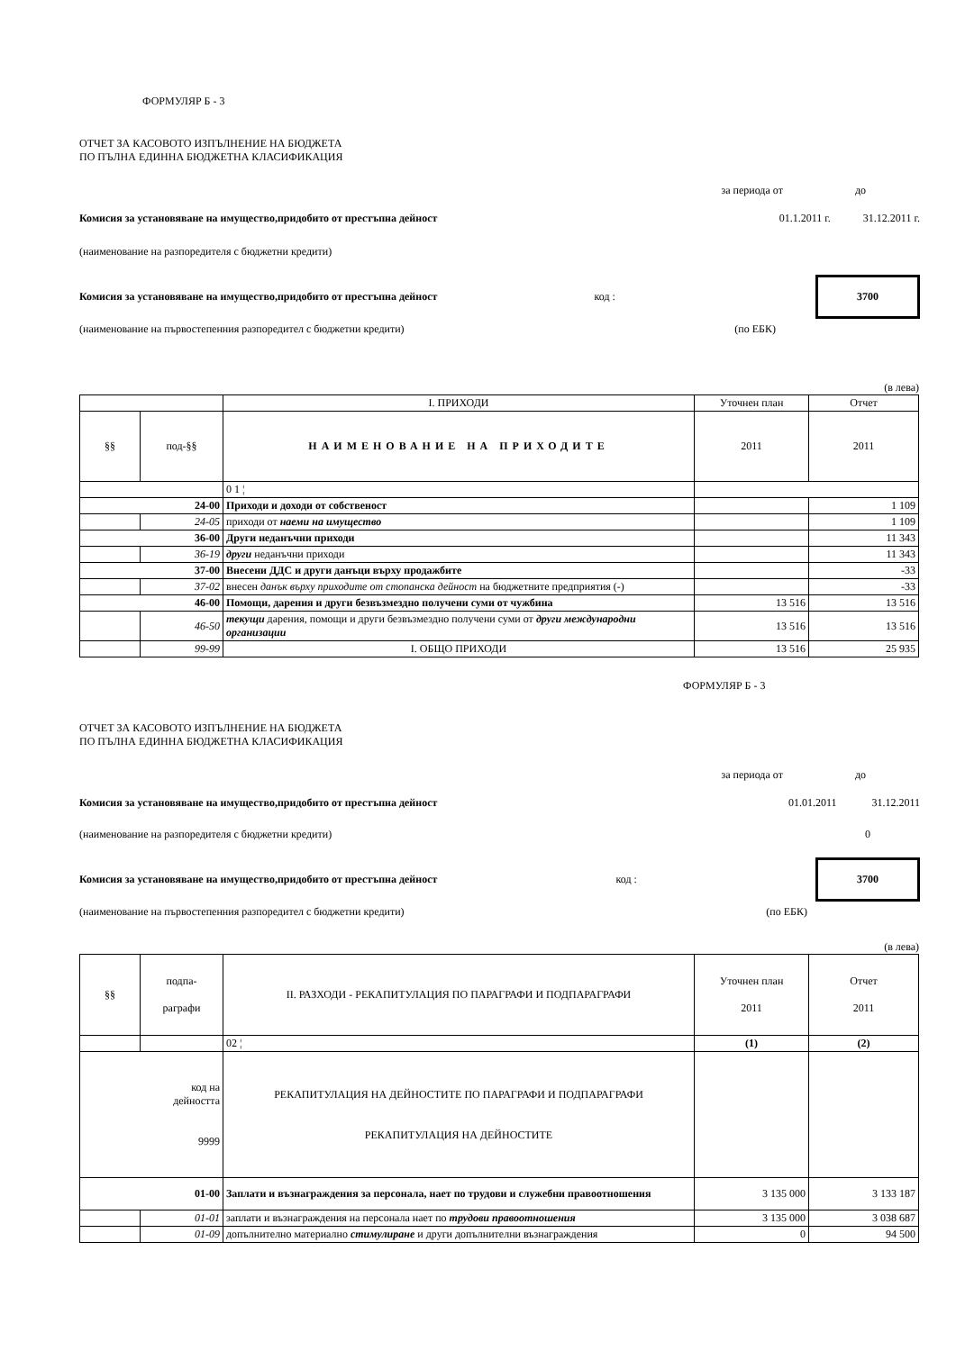ФОРМУЛЯР Б - 3
ОТЧЕТ ЗА КАСОВОТО ИЗПЪЛНЕНИЕ НА БЮДЖЕТА
ПО ПЪЛНА ЕДИННА БЮДЖЕТНА КЛАСИФИКАЦИЯ
за периода от до
Комисия за установяване на имущество,придобито от престъпна дейност 01.1.2011 г. 31.12.2011 г.
(наименование на разпоредителя с бюджетни кредити)
Комисия за установяване на имущество,придобито от престъпна дейност код :
3700
(наименование на първостепенния разпоредител с бюджетни кредити) (по ЕБК)
(в лева)
| | | I. ПРИХОДИ | Уточнен план | Отчет |
| §§ | под-§§ | НАИМЕНОВАНИЕ НА ПРИХОДИТЕ | 2011 | 2011 |
| | | 0 1 ¦ | | |
| 24-00 | | Приходи и доходи от собственост | | 1 109 |
| | 24-05 | приходи от наеми на имущество | | 1 109 |
| 36-00 | | Други неданъчни приходи | | 11 343 |
| | 36-19 | други неданъчни приходи | | 11 343 |
| 37-00 | | Внесени ДДС и други данъци върху продажбите | | -33 |
| | 37-02 | внесен данък върху приходите от стопанска дейност на бюджетните предприятия (-) | | -33 |
| 46-00 | | Помощи, дарения и други безвъзмездно получени суми от чужбина | 13 516 | 13 516 |
| | 46-50 | текущи дарения, помощи и други безвъзмездно получени суми от други международни организации | 13 516 | 13 516 |
| | 99-99 | I. ОБЩО ПРИХОДИ | 13 516 | 25 935 |
ФОРМУЛЯР Б - 3
ОТЧЕТ ЗА КАСОВОТО ИЗПЪЛНЕНИЕ НА БЮДЖЕТА
ПО ПЪЛНА ЕДИННА БЮДЖЕТНА КЛАСИФИКАЦИЯ
за периода от до
Комисия за установяване на имущество,придобито от престъпна дейност 01.01.2011 31.12.2011
(наименование на разпоредителя с бюджетни кредити) 0
Комисия за установяване на имущество,придобито от престъпна дейност код :
3700
(наименование на първостепенния разпоредител с бюджетни кредити) (по ЕБК)
(в лева)
| §§ | подпа- раграфи | II. РАЗХОДИ - РЕКАПИТУЛАЦИЯ ПО ПАРАГРАФИ И ПОДПАРАГРАФИ | Уточнен план 2011 | Отчет 2011 |
| | | 02 ¦ | (1) | (2) |
| код на дейността 9999 | | РЕКАПИТУЛАЦИЯ НА ДЕЙНОСТИТЕ ПО ПАРАГРАФИ И ПОДПАРАГРАФИ РЕКАПИТУЛАЦИЯ НА ДЕЙНОСТИТЕ | | |
| 01-00 | | Заплати и възнаграждения за персонала, нает по трудови и служебни правоотношения | 3 135 000 | 3 133 187 |
| | 01-01 | заплати и възнаграждения на персонала нает по трудови правоотношения | 3 135 000 | 3 038 687 |
| | 01-09 | допълнително материално стимулиране и други допълнителни възнаграждения | 0 | 94 500 |